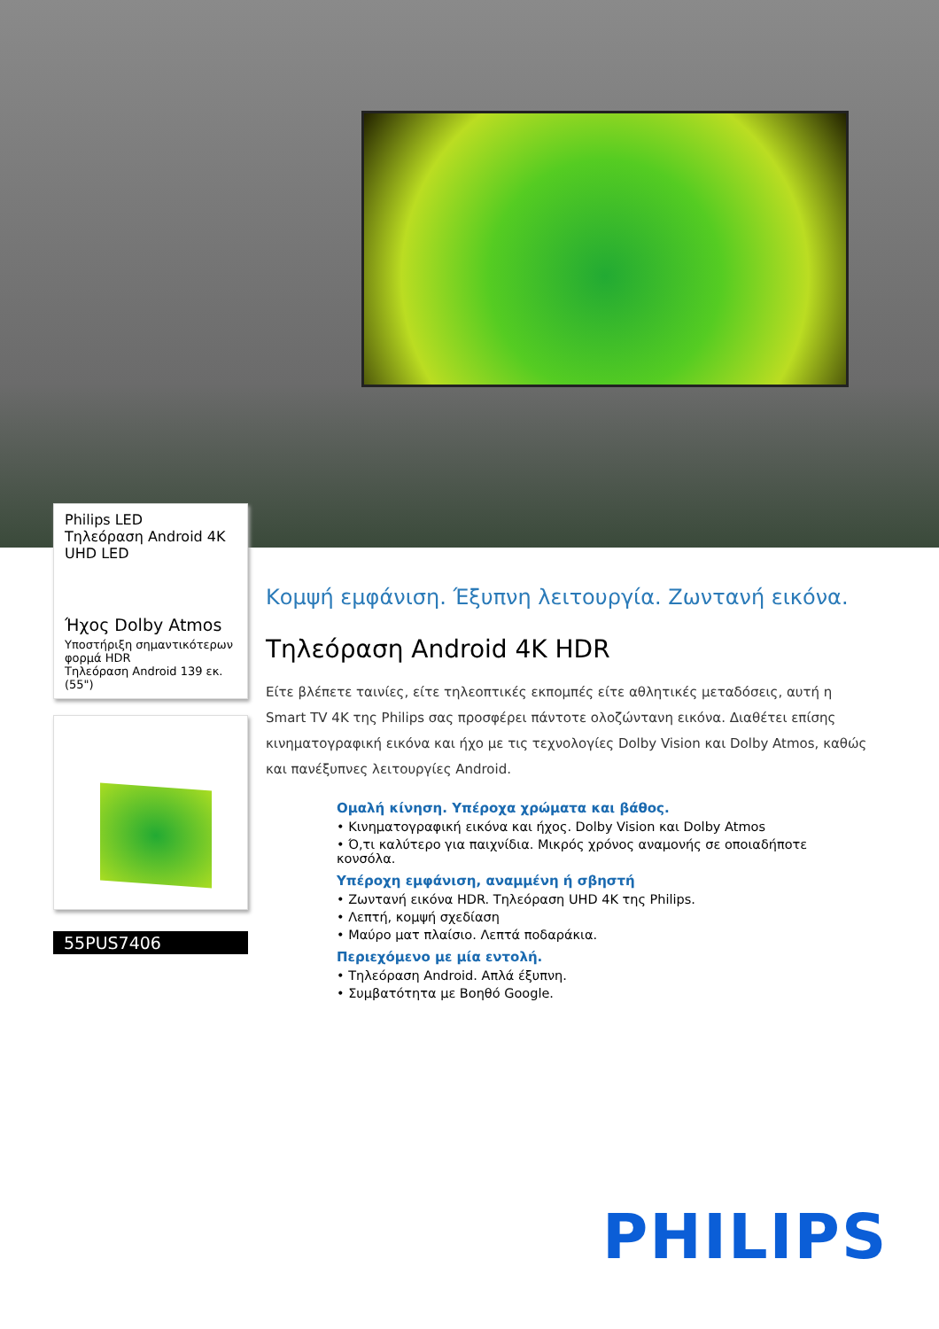Philips LED
Τηλεόραση Android 4K
UHD LED
Ήχος Dolby Atmos
Υποστήριξη σημαντικότερων φορμά HDR
Τηλεόραση Android 139 εκ. (55")
55PUS7406
Κομψή εμφάνιση. Έξυπνη λειτουργία. Ζωντανή εικόνα.
Τηλεόραση Android 4K HDR
Είτε βλέπετε ταινίες, είτε τηλεοπτικές εκπομπές είτε αθλητικές μεταδόσεις, αυτή η Smart TV 4K της Philips σας προσφέρει πάντοτε ολοζώντανη εικόνα. Διαθέτει επίσης κινηματογραφική εικόνα και ήχο με τις τεχνολογίες Dolby Vision και Dolby Atmos, καθώς και πανέξυπνες λειτουργίες Android.
Ομαλή κίνηση. Υπέροχα χρώματα και βάθος.
• Κινηματογραφική εικόνα και ήχος. Dolby Vision και Dolby Atmos
• Ό,τι καλύτερο για παιχνίδια. Μικρός χρόνος αναμονής σε οποιαδήποτε κονσόλα.
Υπέροχη εμφάνιση, αναμμένη ή σβηστή
• Ζωντανή εικόνα HDR. Τηλεόραση UHD 4K της Philips.
• Λεπτή, κομψή σχεδίαση
• Μαύρο ματ πλαίσιο. Λεπτά ποδαράκια.
Περιεχόμενο με μία εντολή.
• Τηλεόραση Android. Απλά έξυπνη.
• Συμβατότητα με Βοηθό Google.
PHILIPS